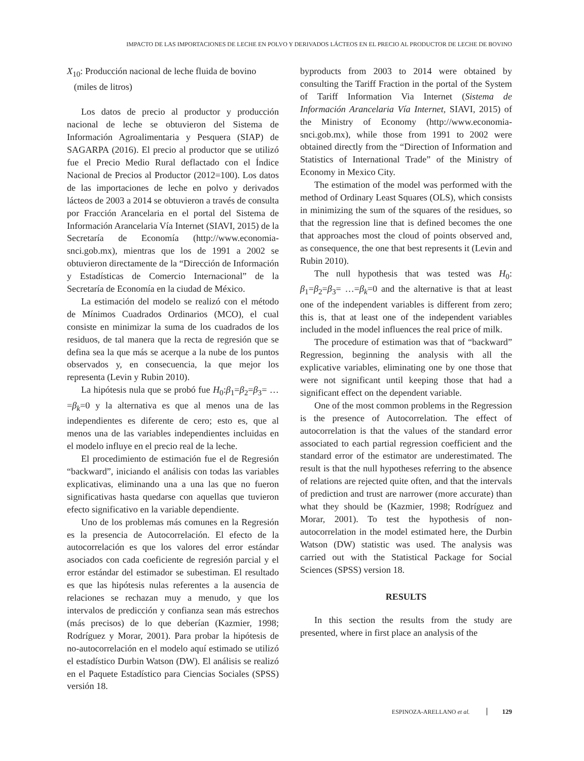IMPACTO DE LAS IMPORTACIONES DE LECHE EN POLVO Y DERIVADOS LÁCTEOS EN EL PRECIO AL PRODUCTOR DE LECHE DE BOVINO
X<sub>10</sub>: Producción nacional de leche fluida de bovino
(miles de litros)
Los datos de precio al productor y producción nacional de leche se obtuvieron del Sistema de Información Agroalimentaria y Pesquera (SIAP) de SAGARPA (2016). El precio al productor que se utilizó fue el Precio Medio Rural deflactado con el Índice Nacional de Precios al Productor (2012=100). Los datos de las importaciones de leche en polvo y derivados lácteos de 2003 a 2014 se obtuvieron a través de consulta por Fracción Arancelaria en el portal del Sistema de Información Arancelaria Vía Internet (SIAVI, 2015) de la Secretaría de Economía (http://www.economia-snci.gob.mx), mientras que los de 1991 a 2002 se obtuvieron directamente de la “Dirección de Información y Estadísticas de Comercio Internacional” de la Secretaría de Economía en la ciudad de México.
La estimación del modelo se realizó con el método de Mínimos Cuadrados Ordinarios (MCO), el cual consiste en minimizar la suma de los cuadrados de los residuos, de tal manera que la recta de regresión que se defina sea la que más se acerque a la nube de los puntos observados y, en consecuencia, la que mejor los representa (Levin y Rubin 2010).
La hipótesis nula que se probó fue H<sub>0</sub>:β<sub>1</sub>=β<sub>2</sub>=β<sub>3</sub>= …=β<sub>k</sub>=0 y la alternativa es que al menos una de las independientes es diferente de cero; esto es, que al menos una de las variables independientes incluidas en el modelo influye en el precio real de la leche.
El procedimiento de estimación fue el de Regresión “backward”, iniciando el análisis con todas las variables explicativas, eliminando una a una las que no fueron significativas hasta quedarse con aquellas que tuvieron efecto significativo en la variable dependiente.
Uno de los problemas más comunes en la Regresión es la presencia de Autocorrelación. El efecto de la autocorrelación es que los valores del error estándar asociados con cada coeficiente de regresión parcial y el error estándar del estimador se subestiman. El resultado es que las hipótesis nulas referentes a la ausencia de relaciones se rechazan muy a menudo, y que los intervalos de predicción y confianza sean más estrechos (más precisos) de lo que deberían (Kazmier, 1998; Rodríguez y Morar, 2001). Para probar la hipótesis de no-autocorrelación en el modelo aquí estimado se utilizó el estadístico Durbin Watson (DW). El análisis se realizó en el Paquete Estadístico para Ciencias Sociales (SPSS) versión 18.
byproducts from 2003 to 2014 were obtained by consulting the Tariff Fraction in the portal of the System of Tariff Information Via Internet (Sistema de Información Arancelaria Vía Internet, SIAVI, 2015) of the Ministry of Economy (http://www.economia-snci.gob.mx), while those from 1991 to 2002 were obtained directly from the “Direction of Information and Statistics of International Trade” of the Ministry of Economy in Mexico City.
The estimation of the model was performed with the method of Ordinary Least Squares (OLS), which consists in minimizing the sum of the squares of the residues, so that the regression line that is defined becomes the one that approaches most the cloud of points observed and, as consequence, the one that best represents it (Levin and Rubin 2010).
The null hypothesis that was tested was H<sub>0</sub>: β<sub>1</sub>=β<sub>2</sub>=β<sub>3</sub>= …=β<sub>k</sub>=0 and the alternative is that at least one of the independent variables is different from zero; this is, that at least one of the independent variables included in the model influences the real price of milk.
The procedure of estimation was that of “backward” Regression, beginning the analysis with all the explicative variables, eliminating one by one those that were not significant until keeping those that had a significant effect on the dependent variable.
One of the most common problems in the Regression is the presence of Autocorrelation. The effect of autocorrelation is that the values of the standard error associated to each partial regression coefficient and the standard error of the estimator are underestimated. The result is that the null hypotheses referring to the absence of relations are rejected quite often, and that the intervals of prediction and trust are narrower (more accurate) than what they should be (Kazmier, 1998; Rodríguez and Morar, 2001). To test the hypothesis of non-autocorrelation in the model estimated here, the Durbin Watson (DW) statistic was used. The analysis was carried out with the Statistical Package for Social Sciences (SPSS) version 18.
RESULTS
In this section the results from the study are presented, where in first place an analysis of the
ESPINOZA-ARELLANO et al. 129